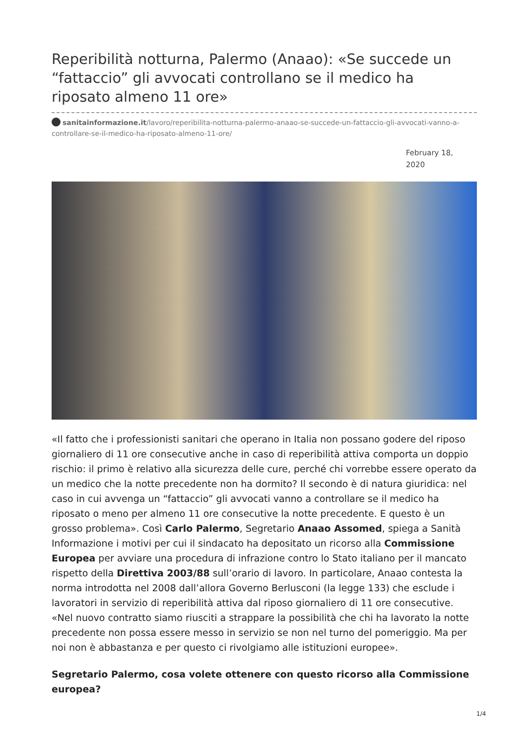Reperibilità notturna, Palermo (Anaao): «Se succede un “fattaccio” gli avvocati controllano se il medico ha riposato almeno 11 ore»
sanitainformazione.it/lavoro/reperibilita-notturna-palermo-anaao-se-succede-un-fattaccio-gli-avvocati-vanno-a-controllare-se-il-medico-ha-riposato-almeno-11-ore/
February 18, 2020
«Il fatto che i professionisti sanitari che operano in Italia non possano godere del riposo giornaliero di 11 ore consecutive anche in caso di reperibilità attiva comporta un doppio rischio: il primo è relativo alla sicurezza delle cure, perché chi vorrebbe essere operato da un medico che la notte precedente non ha dormito? Il secondo è di natura giuridica: nel caso in cui avvenga un “fattaccio” gli avvocati vanno a controllare se il medico ha riposato o meno per almeno 11 ore consecutive la notte precedente. E questo è un grosso problema». Così Carlo Palermo, Segretario Anaao Assomed, spiega a Sanità Informazione i motivi per cui il sindacato ha depositato un ricorso alla Commissione Europea per avviare una procedura di infrazione contro lo Stato italiano per il mancato rispetto della Direttiva 2003/88 sull’orario di lavoro. In particolare, Anaao contesta la norma introdotta nel 2008 dall’allora Governo Berlusconi (la legge 133) che esclude i lavoratori in servizio di reperibilità attiva dal riposo giornaliero di 11 ore consecutive. «Nel nuovo contratto siamo riusciti a strappare la possibilità che chi ha lavorato la notte precedente non possa essere messo in servizio se non nel turno del pomeriggio. Ma per noi non è abbastanza e per questo ci rivolgiamo alle istituzioni europee».
Segretario Palermo, cosa volete ottenere con questo ricorso alla Commissione europea?
1/4